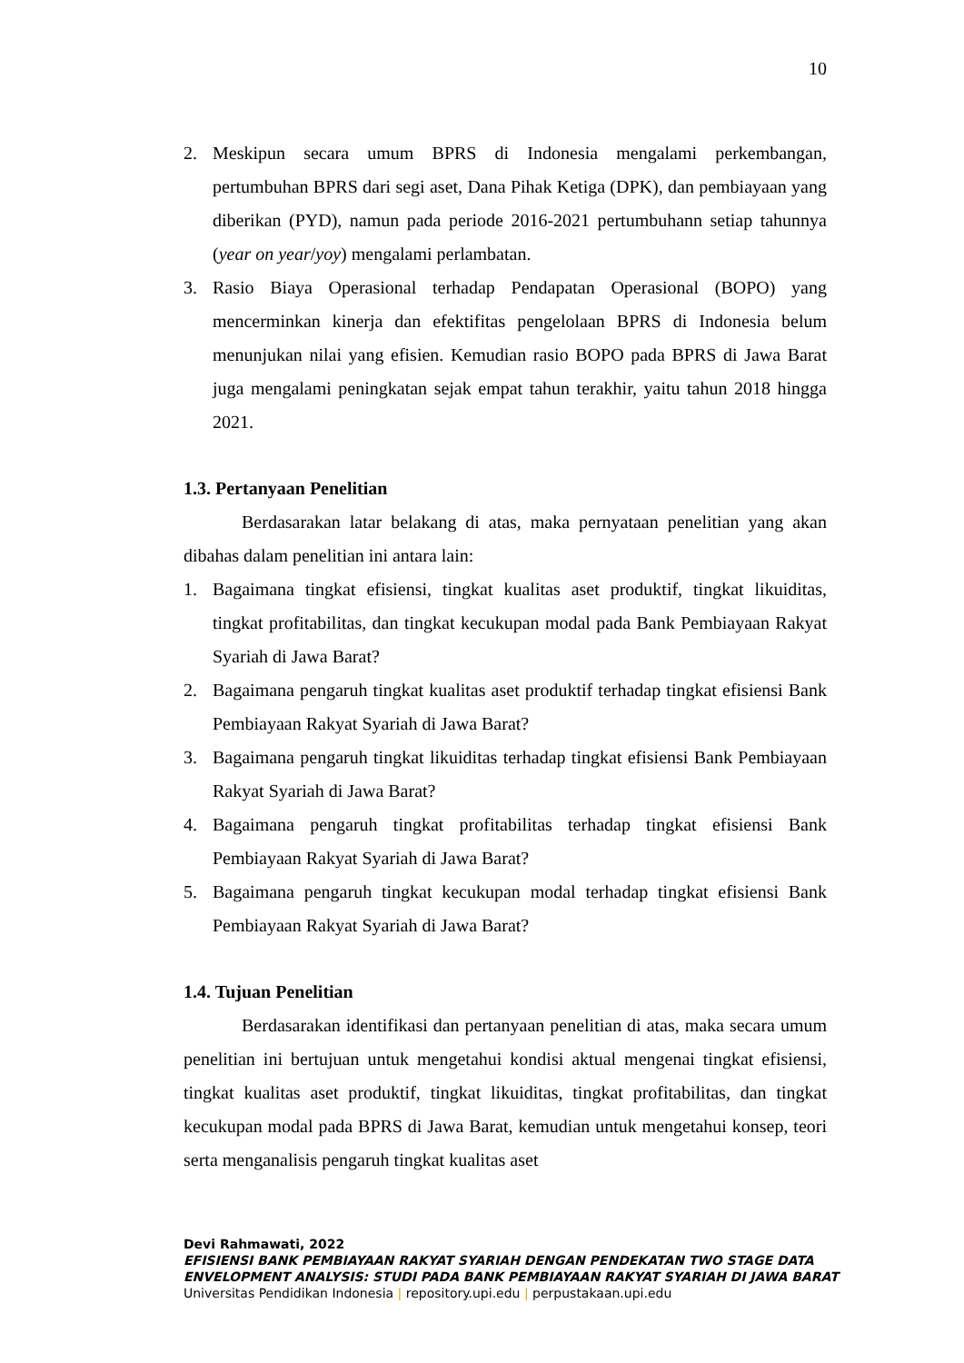10
2. Meskipun secara umum BPRS di Indonesia mengalami perkembangan, pertumbuhan BPRS dari segi aset, Dana Pihak Ketiga (DPK), dan pembiayaan yang diberikan (PYD), namun pada periode 2016-2021 pertumbuhann setiap tahunnya (year on year/yoy) mengalami perlambatan.
3. Rasio Biaya Operasional terhadap Pendapatan Operasional (BOPO) yang mencerminkan kinerja dan efektifitas pengelolaan BPRS di Indonesia belum menunjukan nilai yang efisien. Kemudian rasio BOPO pada BPRS di Jawa Barat juga mengalami peningkatan sejak empat tahun terakhir, yaitu tahun 2018 hingga 2021.
1.3. Pertanyaan Penelitian
Berdasarakan latar belakang di atas, maka pernyataan penelitian yang akan dibahas dalam penelitian ini antara lain:
1. Bagaimana tingkat efisiensi, tingkat kualitas aset produktif, tingkat likuiditas, tingkat profitabilitas, dan tingkat kecukupan modal pada Bank Pembiayaan Rakyat Syariah di Jawa Barat?
2. Bagaimana pengaruh tingkat kualitas aset produktif terhadap tingkat efisiensi Bank Pembiayaan Rakyat Syariah di Jawa Barat?
3. Bagaimana pengaruh tingkat likuiditas terhadap tingkat efisiensi Bank Pembiayaan Rakyat Syariah di Jawa Barat?
4. Bagaimana pengaruh tingkat profitabilitas terhadap tingkat efisiensi Bank Pembiayaan Rakyat Syariah di Jawa Barat?
5. Bagaimana pengaruh tingkat kecukupan modal terhadap tingkat efisiensi Bank Pembiayaan Rakyat Syariah di Jawa Barat?
1.4. Tujuan Penelitian
Berdasarakan identifikasi dan pertanyaan penelitian di atas, maka secara umum penelitian ini bertujuan untuk mengetahui kondisi aktual mengenai tingkat efisiensi, tingkat kualitas aset produktif, tingkat likuiditas, tingkat profitabilitas, dan tingkat kecukupan modal pada BPRS di Jawa Barat, kemudian untuk mengetahui konsep, teori serta menganalisis pengaruh tingkat kualitas aset
Devi Rahmawati, 2022
EFISIENSI BANK PEMBIAYAAN RAKYAT SYARIAH DENGAN PENDEKATAN TWO STAGE DATA
ENVELOPMENT ANALYSIS: STUDI PADA BANK PEMBIAYAAN RAKYAT SYARIAH DI JAWA BARAT
Universitas Pendidikan Indonesia | repository.upi.edu | perpustakaan.upi.edu